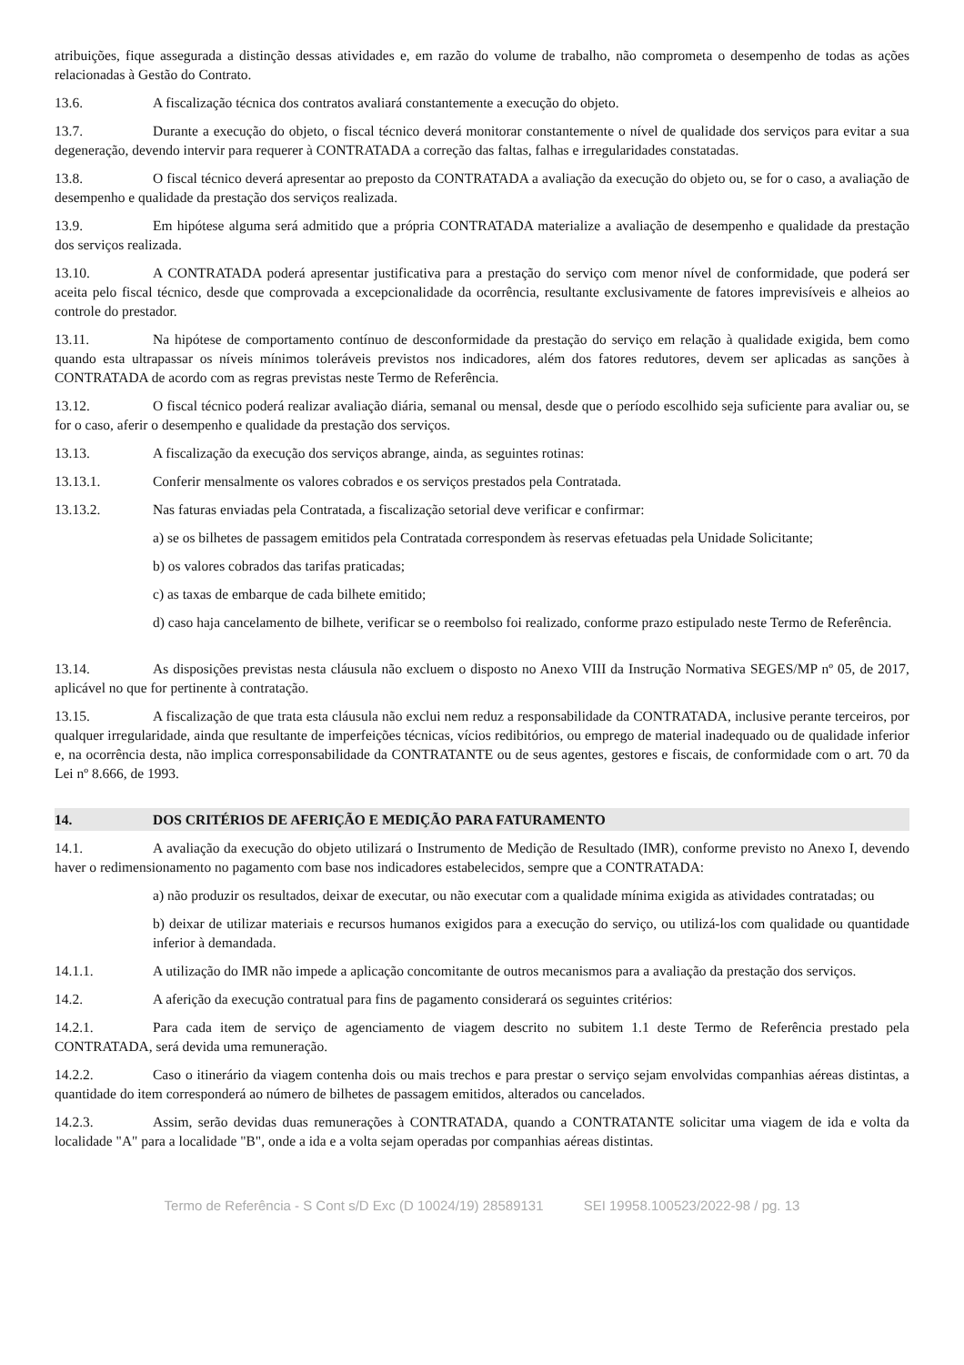atribuições, fique assegurada a distinção dessas atividades e, em razão do volume de trabalho, não comprometa o desempenho de todas as ações relacionadas à Gestão do Contrato.
13.6. A fiscalização técnica dos contratos avaliará constantemente a execução do objeto.
13.7. Durante a execução do objeto, o fiscal técnico deverá monitorar constantemente o nível de qualidade dos serviços para evitar a sua degeneração, devendo intervir para requerer à CONTRATADA a correção das faltas, falhas e irregularidades constatadas.
13.8. O fiscal técnico deverá apresentar ao preposto da CONTRATADA a avaliação da execução do objeto ou, se for o caso, a avaliação de desempenho e qualidade da prestação dos serviços realizada.
13.9. Em hipótese alguma será admitido que a própria CONTRATADA materialize a avaliação de desempenho e qualidade da prestação dos serviços realizada.
13.10. A CONTRATADA poderá apresentar justificativa para a prestação do serviço com menor nível de conformidade, que poderá ser aceita pelo fiscal técnico, desde que comprovada a excepcionalidade da ocorrência, resultante exclusivamente de fatores imprevisíveis e alheios ao controle do prestador.
13.11. Na hipótese de comportamento contínuo de desconformidade da prestação do serviço em relação à qualidade exigida, bem como quando esta ultrapassar os níveis mínimos toleráveis previstos nos indicadores, além dos fatores redutores, devem ser aplicadas as sanções à CONTRATADA de acordo com as regras previstas neste Termo de Referência.
13.12. O fiscal técnico poderá realizar avaliação diária, semanal ou mensal, desde que o período escolhido seja suficiente para avaliar ou, se for o caso, aferir o desempenho e qualidade da prestação dos serviços.
13.13. A fiscalização da execução dos serviços abrange, ainda, as seguintes rotinas:
13.13.1. Conferir mensalmente os valores cobrados e os serviços prestados pela Contratada.
13.13.2. Nas faturas enviadas pela Contratada, a fiscalização setorial deve verificar e confirmar:
a) se os bilhetes de passagem emitidos pela Contratada correspondem às reservas efetuadas pela Unidade Solicitante;
b) os valores cobrados das tarifas praticadas;
c) as taxas de embarque de cada bilhete emitido;
d) caso haja cancelamento de bilhete, verificar se o reembolso foi realizado, conforme prazo estipulado neste Termo de Referência.
13.14. As disposições previstas nesta cláusula não excluem o disposto no Anexo VIII da Instrução Normativa SEGES/MP nº 05, de 2017, aplicável no que for pertinente à contratação.
13.15. A fiscalização de que trata esta cláusula não exclui nem reduz a responsabilidade da CONTRATADA, inclusive perante terceiros, por qualquer irregularidade, ainda que resultante de imperfeições técnicas, vícios redibitórios, ou emprego de material inadequado ou de qualidade inferior e, na ocorrência desta, não implica corresponsabilidade da CONTRATANTE ou de seus agentes, gestores e fiscais, de conformidade com o art. 70 da Lei nº 8.666, de 1993.
14. DOS CRITÉRIOS DE AFERIÇÃO E MEDIÇÃO PARA FATURAMENTO
14.1. A avaliação da execução do objeto utilizará o Instrumento de Medição de Resultado (IMR), conforme previsto no Anexo I, devendo haver o redimensionamento no pagamento com base nos indicadores estabelecidos, sempre que a CONTRATADA:
a) não produzir os resultados, deixar de executar, ou não executar com a qualidade mínima exigida as atividades contratadas; ou
b) deixar de utilizar materiais e recursos humanos exigidos para a execução do serviço, ou utilizá-los com qualidade ou quantidade inferior à demandada.
14.1.1. A utilização do IMR não impede a aplicação concomitante de outros mecanismos para a avaliação da prestação dos serviços.
14.2. A aferição da execução contratual para fins de pagamento considerará os seguintes critérios:
14.2.1. Para cada item de serviço de agenciamento de viagem descrito no subitem 1.1 deste Termo de Referência prestado pela CONTRATADA, será devida uma remuneração.
14.2.2. Caso o itinerário da viagem contenha dois ou mais trechos e para prestar o serviço sejam envolvidas companhias aéreas distintas, a quantidade do item corresponderá ao número de bilhetes de passagem emitidos, alterados ou cancelados.
14.2.3. Assim, serão devidas duas remunerações à CONTRATADA, quando a CONTRATANTE solicitar uma viagem de ida e volta da localidade "A" para a localidade "B", onde a ida e a volta sejam operadas por companhias aéreas distintas.
Termo de Referência - S Cont s/D Exc (D 10024/19) 28589131 SEI 19958.100523/2022-98 / pg. 13